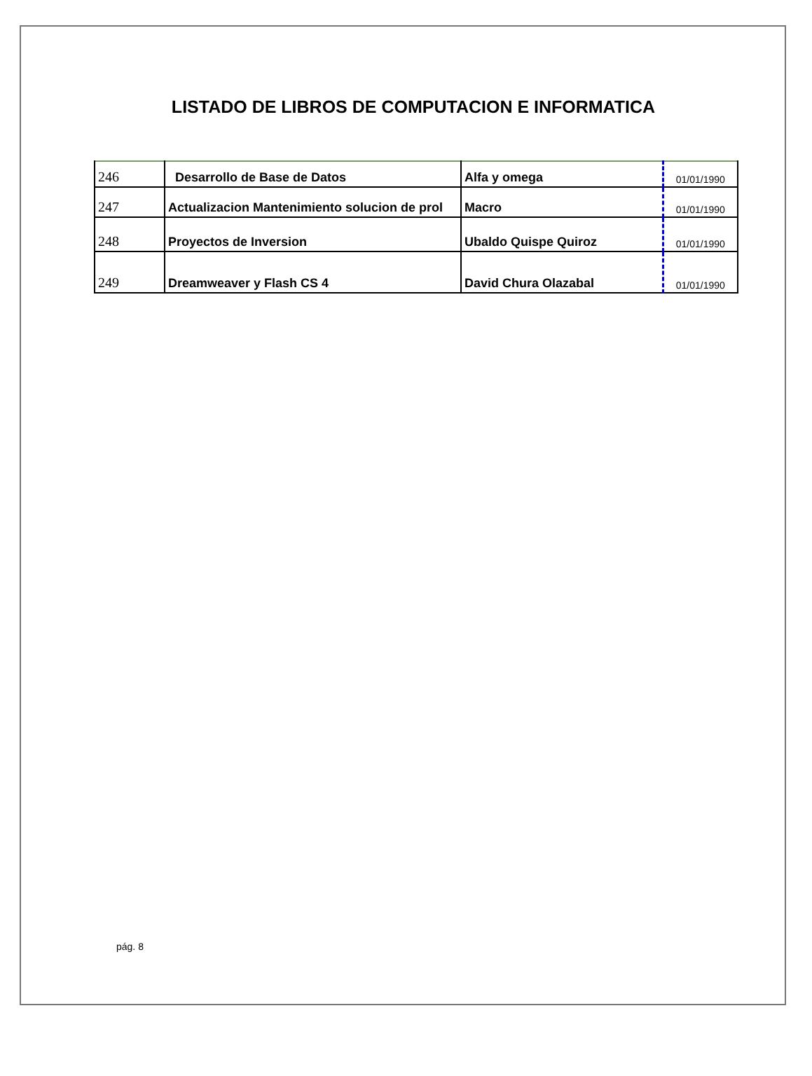LISTADO DE LIBROS DE COMPUTACION E INFORMATICA
| 246 | Desarrollo de Base de Datos | Alfa y omega | 01/01/1990 |
| 247 | Actualizacion Mantenimiento solucion de prol | Macro | 01/01/1990 |
| 248 | Proyectos de Inversion | Ubaldo Quispe Quiroz | 01/01/1990 |
| 249 | Dreamweaver y Flash CS 4 | David Chura Olazabal | 01/01/1990 |
pág. 8